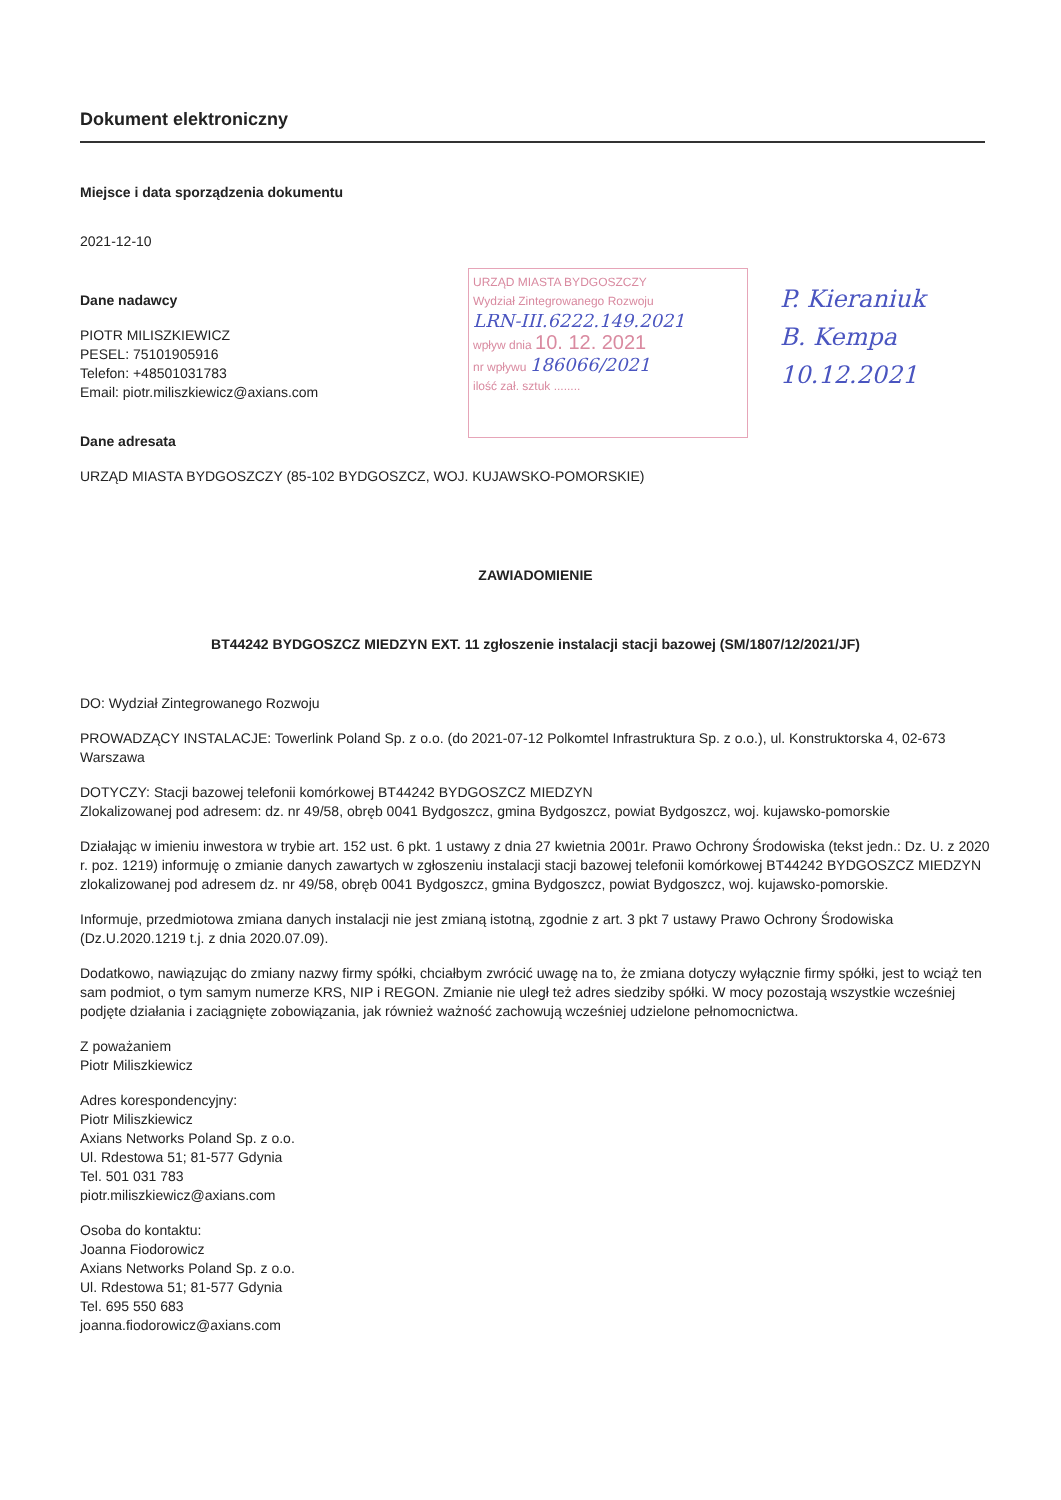Dokument elektroniczny
Miejsce i data sporządzenia dokumentu
2021-12-10
Dane nadawcy
PIOTR MILISZKIEWICZ
PESEL: 75101905916
Telefon: +48501031783
Email: piotr.miliszkiewicz@axians.com
Dane adresata
URZĄD MIASTA BYDGOSZCZY (85-102 BYDGOSZCZ, WOJ. KUJAWSKO-POMORSKIE)
ZAWIADOMIENIE
BT44242 BYDGOSZCZ MIEDZYN EXT. 11 zgłoszenie instalacji stacji bazowej (SM/1807/12/2021/JF)
DO: Wydział Zintegrowanego Rozwoju
PROWADZĄCY INSTALACJE: Towerlink Poland Sp. z o.o. (do 2021-07-12 Polkomtel Infrastruktura Sp. z o.o.), ul. Konstruktorska 4, 02-673 Warszawa
DOTYCZY: Stacji bazowej telefonii komórkowej BT44242 BYDGOSZCZ MIEDZYN
Zlokalizowanej pod adresem: dz. nr 49/58, obręb 0041 Bydgoszcz, gmina Bydgoszcz, powiat Bydgoszcz, woj. kujawsko-pomorskie
Działając w imieniu inwestora w trybie art. 152 ust. 6 pkt. 1 ustawy z dnia 27 kwietnia 2001r. Prawo Ochrony Środowiska (tekst jedn.: Dz. U. z 2020 r. poz. 1219) informuję o zmianie danych zawartych w zgłoszeniu instalacji stacji bazowej telefonii komórkowej BT44242 BYDGOSZCZ MIEDZYN zlokalizowanej pod adresem dz. nr 49/58, obręb 0041 Bydgoszcz, gmina Bydgoszcz, powiat Bydgoszcz, woj. kujawsko-pomorskie.
Informuje, przedmiotowa zmiana danych instalacji nie jest zmianą istotną, zgodnie z art. 3 pkt 7 ustawy Prawo Ochrony Środowiska (Dz.U.2020.1219 t.j. z dnia 2020.07.09).
Dodatkowo, nawiązując do zmiany nazwy firmy spółki, chciałbym zwrócić uwagę na to, że zmiana dotyczy wyłącznie firmy spółki, jest to wciąż ten sam podmiot, o tym samym numerze KRS, NIP i REGON. Zmianie nie uległ też adres siedziby spółki. W mocy pozostają wszystkie wcześniej podjęte działania i zaciągnięte zobowiązania, jak również ważność zachowują wcześniej udzielone pełnomocnictwa.
Z poważaniem
Piotr Miliszkiewicz
Adres korespondencyjny:
Piotr Miliszkiewicz
Axians Networks Poland Sp. z o.o.
Ul. Rdestowa 51; 81-577 Gdynia
Tel. 501 031 783
piotr.miliszkiewicz@axians.com
Osoba do kontaktu:
Joanna Fiodorowicz
Axians Networks Poland Sp. z o.o.
Ul. Rdestowa 51; 81-577 Gdynia
Tel. 695 550 683
joanna.fiodorowicz@axians.com
URZĄD MIASTA BYDGOSZCZY
Wydział Zintegrowanego Rozwoju
LRN-III.6222.149.2021
wpływ dnia 10. 12. 2021
nr wpływu 186066/2021
ilość zał. sztuk ........
P. Kieraniuk
B. Kempa
10.12.2021